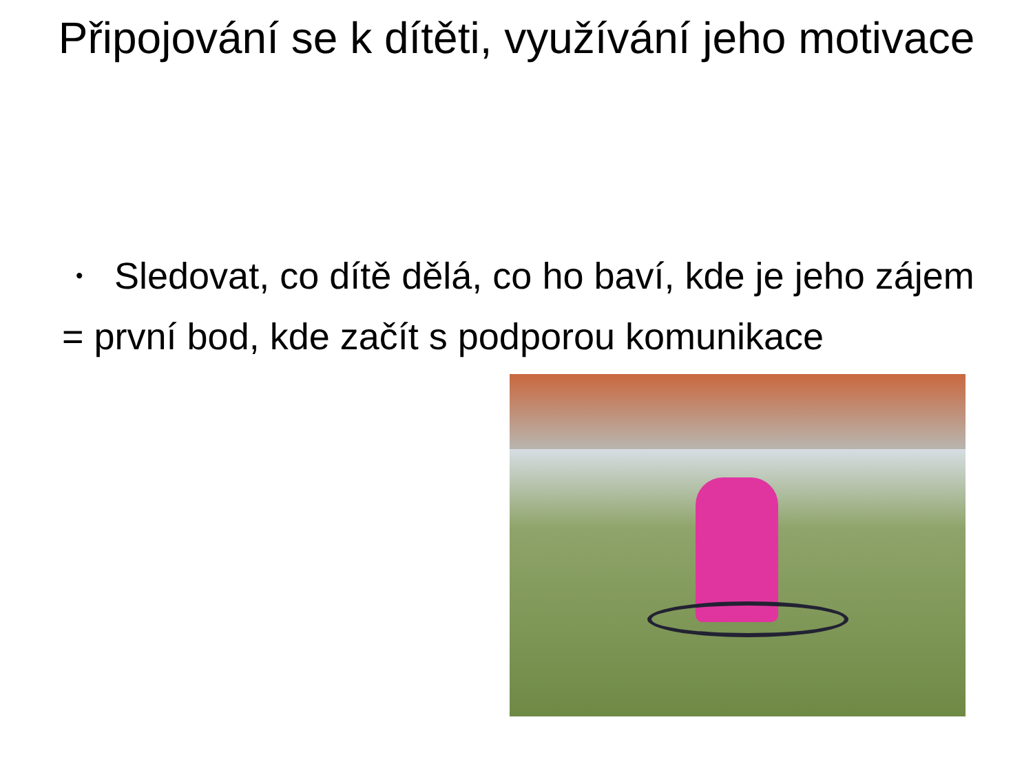Připojování se k dítěti, využívání jeho motivace
•
Sledovat, co dítě dělá, co ho baví, kde je jeho zájem
= první bod, kde začít s podporou komunikace